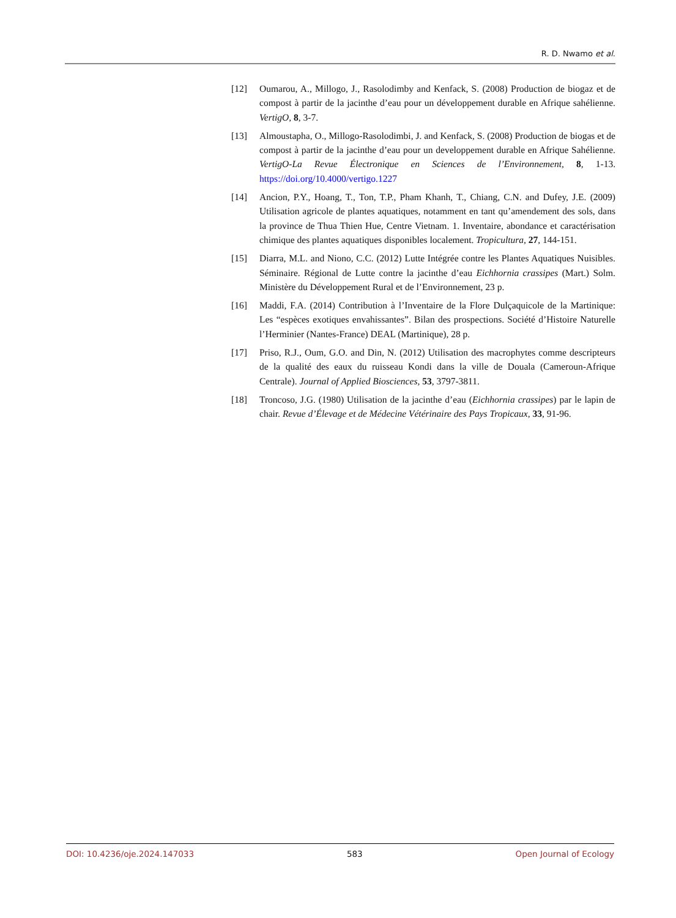R. D. Nwamo et al.
[12] Oumarou, A., Millogo, J., Rasolodimby and Kenfack, S. (2008) Production de biogaz et de compost à partir de la jacinthe d’eau pour un développement durable en Afrique sahélienne. VertigO, 8, 3-7.
[13] Almoustapha, O., Millogo-Rasolodimbi, J. and Kenfack, S. (2008) Production de biogas et de compost à partir de la jacinthe d’eau pour un developpement durable en Afrique Sahélienne. VertigO-La Revue Électronique en Sciences de l’Environnement, 8, 1-13. https://doi.org/10.4000/vertigo.1227
[14] Ancion, P.Y., Hoang, T., Ton, T.P., Pham Khanh, T., Chiang, C.N. and Dufey, J.E. (2009) Utilisation agricole de plantes aquatiques, notamment en tant qu’amendement des sols, dans la province de Thua Thien Hue, Centre Vietnam. 1. Inventaire, abondance et caractérisation chimique des plantes aquatiques disponibles localement. Tropicultura, 27, 144-151.
[15] Diarra, M.L. and Niono, C.C. (2012) Lutte Intégrée contre les Plantes Aquatiques Nuisibles. Séminaire. Régional de Lutte contre la jacinthe d’eau Eichhornia crassipes (Mart.) Solm. Ministère du Développement Rural et de l’Environnement, 23 p.
[16] Maddi, F.A. (2014) Contribution à l’Inventaire de la Flore Dulçaquicole de la Martinique: Les “espèces exotiques envahissantes”. Bilan des prospections. Société d’Histoire Naturelle l’Herminier (Nantes-France) DEAL (Martinique), 28 p.
[17] Priso, R.J., Oum, G.O. and Din, N. (2012) Utilisation des macrophytes comme descripteurs de la qualité des eaux du ruisseau Kondi dans la ville de Douala (Cameroun-Afrique Centrale). Journal of Applied Biosciences, 53, 3797-3811.
[18] Troncoso, J.G. (1980) Utilisation de la jacinthe d’eau (Eichhornia crassipes) par le lapin de chair. Revue d’Élevage et de Médecine Vétérinaire des Pays Tropicaux, 33, 91-96.
DOI: 10.4236/oje.2024.147033 583 Open Journal of Ecology